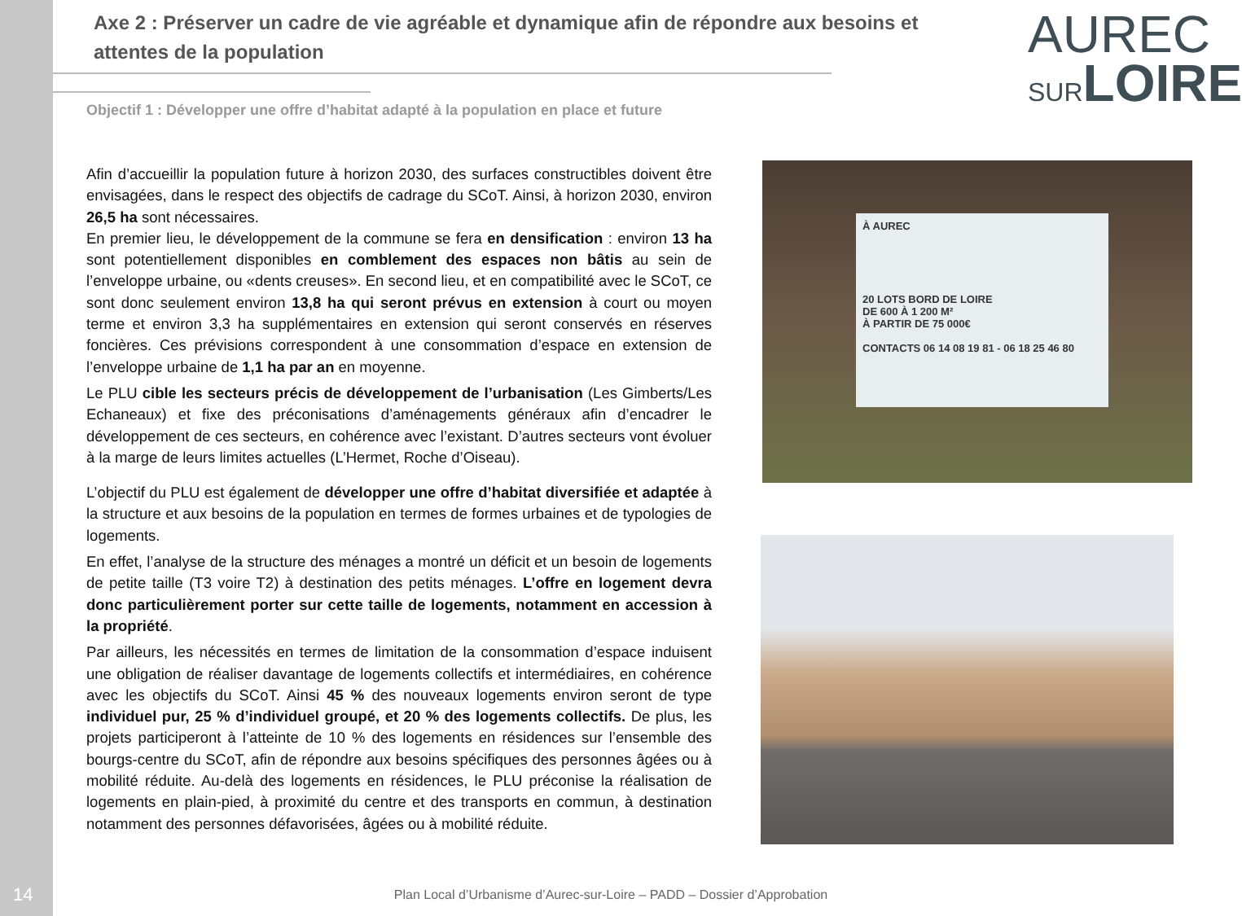Axe 2 : Préserver un cadre de vie agréable et dynamique afin de répondre aux besoins et attentes de la population
AUREC
SUR LOIRE
Objectif 1 : Développer une offre d’habitat adapté à la population en place et future
Afin d’accueillir la population future à horizon 2030, des surfaces constructibles doivent être envisagées, dans le respect des objectifs de cadrage du SCoT. Ainsi, à horizon 2030, environ 26,5 ha sont nécessaires.
En premier lieu, le développement de la commune se fera en densification : environ 13 ha sont potentiellement disponibles en comblement des espaces non bâtis au sein de l’enveloppe urbaine, ou «dents creuses». En second lieu, et en compatibilité avec le SCoT, ce sont donc seulement environ 13,8 ha qui seront prévus en extension à court ou moyen terme et environ 3,3 ha supplémentaires en extension qui seront conservés en réserves foncières. Ces prévisions correspondent à une consommation d’espace en extension de l’enveloppe urbaine de 1,1 ha par an en moyenne.
Le PLU cible les secteurs précis de développement de l’urbanisation (Les Gimberts/Les Echaneaux) et fixe des préconisations d’aménagements généraux afin d’encadrer le développement de ces secteurs, en cohérence avec l’existant. D’autres secteurs vont évoluer à la marge de leurs limites actuelles (L’Hermet, Roche d’Oiseau).
L’objectif du PLU est également de développer une offre d’habitat diversifiée et adaptée à la structure et aux besoins de la population en termes de formes urbaines et de typologies de logements.
En effet, l’analyse de la structure des ménages a montré un déficit et un besoin de logements de petite taille (T3 voire T2) à destination des petits ménages. L’offre en logement devra donc particulièrement porter sur cette taille de logements, notamment en accession à la propriété.
Par ailleurs, les nécessités en termes de limitation de la consommation d’espace induisent une obligation de réaliser davantage de logements collectifs et intermédiaires, en cohérence avec les objectifs du SCoT. Ainsi 45 % des nouveaux logements environ seront de type individuel pur, 25 % d’individuel groupé, et 20 % des logements collectifs. De plus, les projets participeront à l’atteinte de 10 % des logements en résidences sur l’ensemble des bourgs-centre du SCoT, afin de répondre aux besoins spécifiques des personnes âgées ou à mobilité réduite. Au-delà des logements en résidences, le PLU préconise la réalisation de logements en plain-pied, à proximité du centre et des transports en commun, à destination notamment des personnes défavorisées, âgées ou à mobilité réduite.
À AUREC
20 LOTS BORD DE LOIRE
DE 600 À 1 200 M²
À PARTIR DE 75 000€
CONTACTS 06 14 08 19 81 - 06 18 25 46 80
14
Plan Local d’Urbanisme d’Aurec-sur-Loire – PADD – Dossier d’Approbation